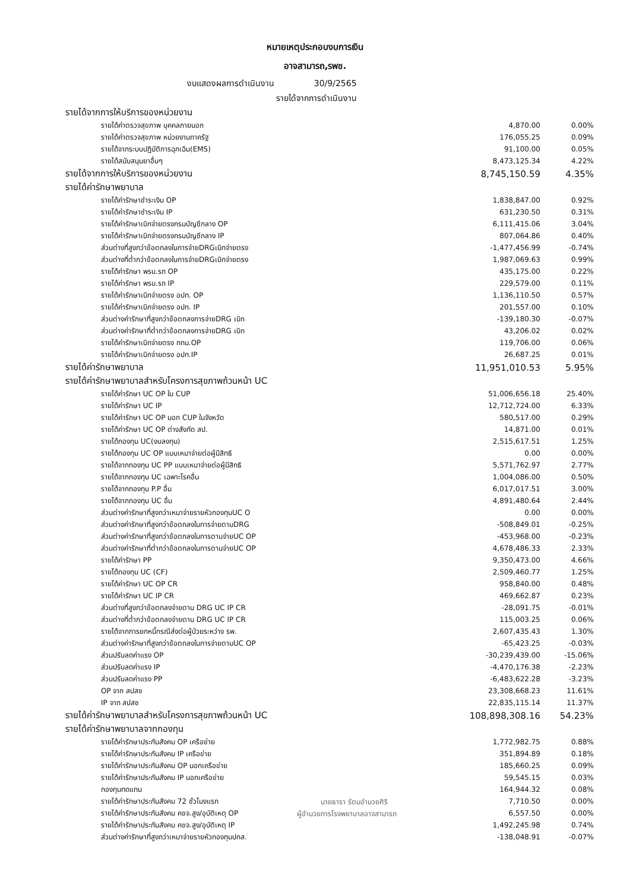หมายเหตุประกอบงบการเงิน
อาจสามารถ,รพช.
งบแสดงผลการดำเนินงาน 30/9/2565
รายได้จากการดำเนินงาน
| รายได้จากการให้บริการของหน่วยงาน | | |
| รายได้ค่าตรวจสุขภาพ บุคคลภายนอก | 4,870.00 | 0.00% |
| รายได้ค่าตรวจสุขภาพ หน่วยงานภาครัฐ | 176,055.25 | 0.09% |
| รายได้จากระบบปฏิบัติการฉุกเฉิน(EMS) | 91,100.00 | 0.05% |
| รายได้สนับสนุนยาอื่นๆ | 8,473,125.34 | 4.22% |
| รายได้จากการให้บริการของหน่วยงาน | 8,745,150.59 | 4.35% |
| รายได้ค่ารักษาพยาบาล | | |
| รายได้ค่ารักษาชำระเงิน OP | 1,838,847.00 | 0.92% |
| รายได้ค่ารักษาชำระเงิน IP | 631,230.50 | 0.31% |
| รายได้ค่ารักษาเบิกจ่ายตรงกรมบัญชีกลาง OP | 6,111,415.06 | 3.04% |
| รายได้ค่ารักษาเบิกจ่ายตรงกรมบัญชีกลาง IP | 807,064.86 | 0.40% |
| ส่วนต่างที่สูงกว่าข้อตกลงในการจ่ายDRGเบิกจ่ายตรง | -1,477,456.99 | -0.74% |
| ส่วนต่างที่ต่ำกว่าข้อตกลงในการจ่ายDRGเบิกจ่ายตรง | 1,987,069.63 | 0.99% |
| รายได้ค่ารักษา พรบ.รถ OP | 435,175.00 | 0.22% |
| รายได้ค่ารักษา พรบ.รถ IP | 229,579.00 | 0.11% |
| รายได้ค่ารักษาเบิกจ่ายตรง อปท. OP | 1,136,110.50 | 0.57% |
| รายได้ค่ารักษาเบิกจ่ายตรง อปท. IP | 201,557.00 | 0.10% |
| ส่วนต่างค่ารักษาที่สูงกว่าข้อตกลงการจ่ายDRG เบิก | -139,180.30 | -0.07% |
| ส่วนต่างค่ารักษาที่ต่ำกว่าข้อตกลงการจ่ายDRG เบิก | 43,206.02 | 0.02% |
| รายได้ค่ารักษาเบิกจ่ายตรง กทม.OP | 119,706.00 | 0.06% |
| รายได้ค่ารักษาเบิกจ่ายตรง อปท.IP | 26,687.25 | 0.01% |
| รายได้ค่ารักษาพยาบาล | 11,951,010.53 | 5.95% |
| รายได้ค่ารักษาพยาบาลสำหรับโครงการสุขภาพถ้วนหน้า UC | | |
| รายได้ค่ารักษา UC OP ใน CUP | 51,006,656.18 | 25.40% |
| รายได้ค่ารักษา UC IP | 12,712,724.00 | 6.33% |
| รายได้ค่ารักษา UC OP นอก CUP ในจังหวัด | 580,517.00 | 0.29% |
| รายได้ค่ารักษา UC OP ต่างสังกัด สป. | 14,871.00 | 0.01% |
| รายได้กองทุน UC(งบลงทุน) | 2,515,617.51 | 1.25% |
| รายได้กองทุน UC OP แบบเหมาจ่ายต่อผู้มีสิทธิ | 0.00 | 0.00% |
| รายได้จากกองทุน UC PP แบบเหมาจ่ายต่อผู้มีสิทธิ | 5,571,762.97 | 2.77% |
| รายได้จากกองทุน UC เฉพาะโรคอื่น | 1,004,086.00 | 0.50% |
| รายได้จากกองทุน P.P อื่น | 6,017,017.51 | 3.00% |
| รายได้จากกองทุน UC อื่น | 4,891,480.64 | 2.44% |
| ส่วนต่างค่ารักษาที่สูงกว่าเหมาจ่ายรายหัวกองทุนUC O | 0.00 | 0.00% |
| ส่วนต่างค่ารักษาที่สูงกว่าข้อตกลงในการจ่ายตามDRG | -508,849.01 | -0.25% |
| ส่วนต่างค่ารักษาที่สูงกว่าข้อตกลงในการตามจ่ายUC OP | -453,968.00 | -0.23% |
| ส่วนต่างค่ารักษาที่ต่ำกว่าข้อตกลงในการตามจ่ายUC OP | 4,678,486.33 | 2.33% |
| รายได้ค่ารักษา PP | 9,350,473.00 | 4.66% |
| รายได้กองทุน UC (CF) | 2,509,460.77 | 1.25% |
| รายได้ค่ารักษา UC OP CR | 958,840.00 | 0.48% |
| รายได้ค่ารักษา UC IP CR | 469,662.87 | 0.23% |
| ส่วนต่างที่สูงกว่าข้อตกลงจ่ายตาม DRG UC IP CR | -28,091.75 | -0.01% |
| ส่วนต่างที่ต่ำกว่าข้อตกลงจ่ายตาม DRG UC IP CR | 115,003.25 | 0.06% |
| รายได้จากการยกหนี้กรณีส่งต่อผู้ป่วยระหว่าง รพ. | 2,607,435.43 | 1.30% |
| ส่วนต่างค่ารักษาที่สูงกว่าข้อตกลงในการจ่ายตามUC OP | -65,423.25 | -0.03% |
| ส่วนปรับลดค่าแรง OP | -30,239,439.00 | -15.06% |
| ส่วนปรับลดค่าแรง IP | -4,470,176.38 | -2.23% |
| ส่วนปรับลดค่าแรง PP | -6,483,622.28 | -3.23% |
| OP จาก สปสช | 23,308,668.23 | 11.61% |
| IP จาก สปสช | 22,835,115.14 | 11.37% |
| รายได้ค่ารักษาพยาบาลสำหรับโครงการสุขภาพถ้วนหน้า UC | 108,898,308.16 | 54.23% |
| รายได้ค่ารักษาพยาบาลจากกองทุน | | |
| รายได้ค่ารักษาประกันสังคม OP เครือข่าย | 1,772,982.75 | 0.88% |
| รายได้ค่ารักษาประกันสังคม IP เครือข่าย | 351,894.89 | 0.18% |
| รายได้ค่ารักษาประกันสังคม OP นอกเครือข่าย | 185,660.25 | 0.09% |
| รายได้ค่ารักษาประกันสังคม IP นอกเครือข่าย | 59,545.15 | 0.03% |
| กองทุนทดแทน | 164,944.32 | 0.08% |
| รายได้ค่ารักษาประกันสังคม 72 ชั่วโมงแรก | 7,710.50 | 0.00% |
| รายได้ค่ารักษาประกันสังคม คชจ.สูง/อุบัติเหตุ OP | 6,557.50 | 0.00% |
| รายได้ค่ารักษาประกันสังคม คชจ.สูง/อุบัติเหตุ IP | 1,492,245.98 | 0.74% |
| ส่วนต่างค่ารักษาที่สูงกว่าเหมาจ่ายรายหัวกองทุนปกส. | -138,048.91 | -0.07% |
นายธารา รัตนอำนวยศิริ
ผู้อำนวยการโรงพยาบาลอาจสามารถ